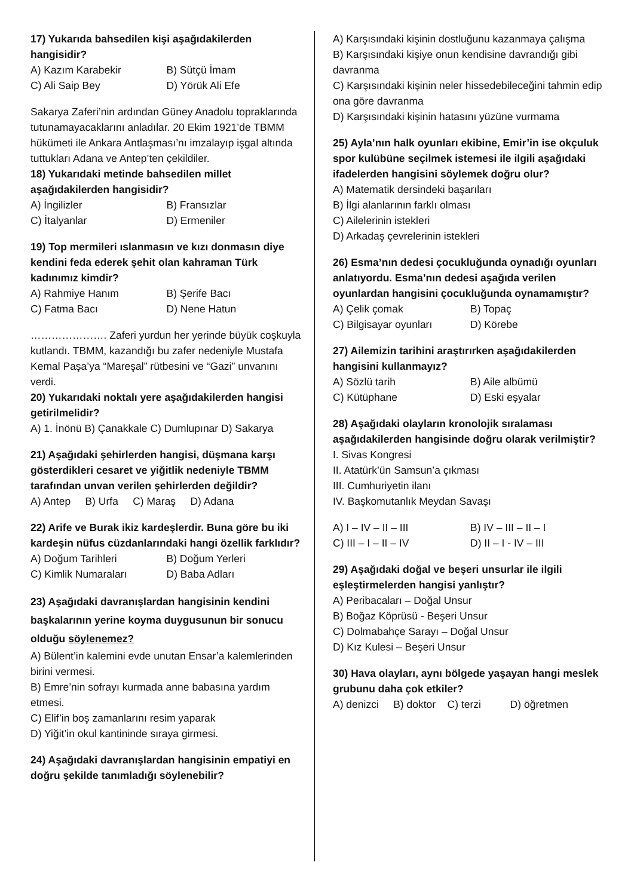17) Yukarıda bahsedilen kişi aşağıdakilerden hangisidir?
A) Kazım Karabekir B) Sütçü İmam
C) Ali Saip Bey D) Yörük Ali Efe
Sakarya Zaferi’nin ardından Güney Anadolu topraklarında tutunamayacaklarını anladılar. 20 Ekim 1921’de TBMM hükümeti ile Ankara Antlaşması’nı imzalayıp işgal altında tuttukları Adana ve Antep’ten çekildiler.
18) Yukarıdaki metinde bahsedilen millet aşağıdakilerden hangisidir?
A) İngilizler B) Fransızlar
C) İtalyanlar D) Ermeniler
19) Top mermileri ıslanmasın ve kızı donmasın diye kendini feda ederek şehit olan kahraman Türk kadınımız kimdir?
A) Rahmiye Hanım B) Şerife Bacı
C) Fatma Bacı D) Nene Hatun
…………………. Zaferi yurdun her yerinde büyük coşkuyla kutlandı. TBMM, kazandığı bu zafer nedeniyle Mustafa Kemal Paşa’ya “Mareşal” rütbesini ve “Gazi” unvanını verdi.
20) Yukarıdaki noktalı yere aşağıdakilerden hangisi getirilmelidir?
A) 1. İnönü B) Çanakkale C) Dumlupınar D) Sakarya
21) Aşağıdaki şehirlerden hangisi, düşmana karşı gösterdikleri cesaret ve yiğitlik nedeniyle TBMM tarafından unvan verilen şehirlerden değildir?
A) Antep B) Urfa C) Maraş D) Adana
22) Arife ve Burak ikiz kardeşlerdir. Buna göre bu iki kardeşin nüfus cüzdanlarındaki hangi özellik farklıdır?
A) Doğum Tarihleri B) Doğum Yerleri
C) Kimlik Numaraları D) Baba Adları
23) Aşağıdaki davranışlardan hangisinin kendini başkalarının yerine koyma duygusunun bir sonucu olduğu söylenemez?
A) Bülent’in kalemini evde unutan Ensar’a kalemlerinden birini vermesi.
B) Emre’nin sofrayı kurmada anne babasına yardım etmesi.
C) Elif’in boş zamanlarını resim yaparak
D) Yiğit’in okul kantininde sıraya girmesi.
24) Aşağıdaki davranışlardan hangisinin empatiyi en doğru şekilde tanımladığı söylenebilir?
A) Karşısındaki kişinin dostluğunu kazanmaya çalışma
B) Karşısındaki kişiye onun kendisine davrandığı gibi davranma
C) Karşısındaki kişinin neler hissedebileceğini tahmin edip ona göre davranma
D) Karşısındaki kişinin hatasını yüzüne vurmama
25) Ayla’nın halk oyunları ekibine, Emir’in ise okçuluk spor kulübüne seçilmek istemesi ile ilgili aşağıdaki ifadelerden hangisini söylemek doğru olur?
A) Matematik dersindeki başarıları
B) İlgi alanlarının farklı olması
C) Ailelerinin istekleri
D) Arkadaş çevrelerinin istekleri
26) Esma’nın dedesi çocukluğunda oynadığı oyunları anlatıyordu. Esma’nın dedesi aşağıda verilen oyunlardan hangisini çocukluğunda oynamamıştır?
A) Çelik çomak B) Topaç
C) Bilgisayar oyunları D) Körebe
27) Ailemizin tarihini araştırırken aşağıdakilerden hangisini kullanmayız?
A) Sözlü tarih B) Aile albümü
C) Kütüphane D) Eski eşyalar
28) Aşağıdaki olayların kronolojik sıralaması aşağıdakilerden hangisinde doğru olarak verilmiştir?
I. Sivas Kongresi
II. Atatürk’ün Samsun’a çıkması
III. Cumhuriyetin ilanı
IV. Başkomutanlık Meydan Savaşı
A) I – IV – II – III B) IV – III – II – I
C) III – I – II – IV D) II – I - IV – III
29) Aşağıdaki doğal ve beşeri unsurlar ile ilgili eşleştirmelerden hangisi yanlıştır?
A) Peribacaları – Doğal Unsur
B) Boğaz Köprüsü - Beşeri Unsur
C) Dolmabahçe Sarayı – Doğal Unsur
D) Kız Kulesi – Beşeri Unsur
30) Hava olayları, aynı bölgede yaşayan hangi meslek grubunu daha çok etkiler?
A) denizci B) doktor C) terzi D) öğretmen